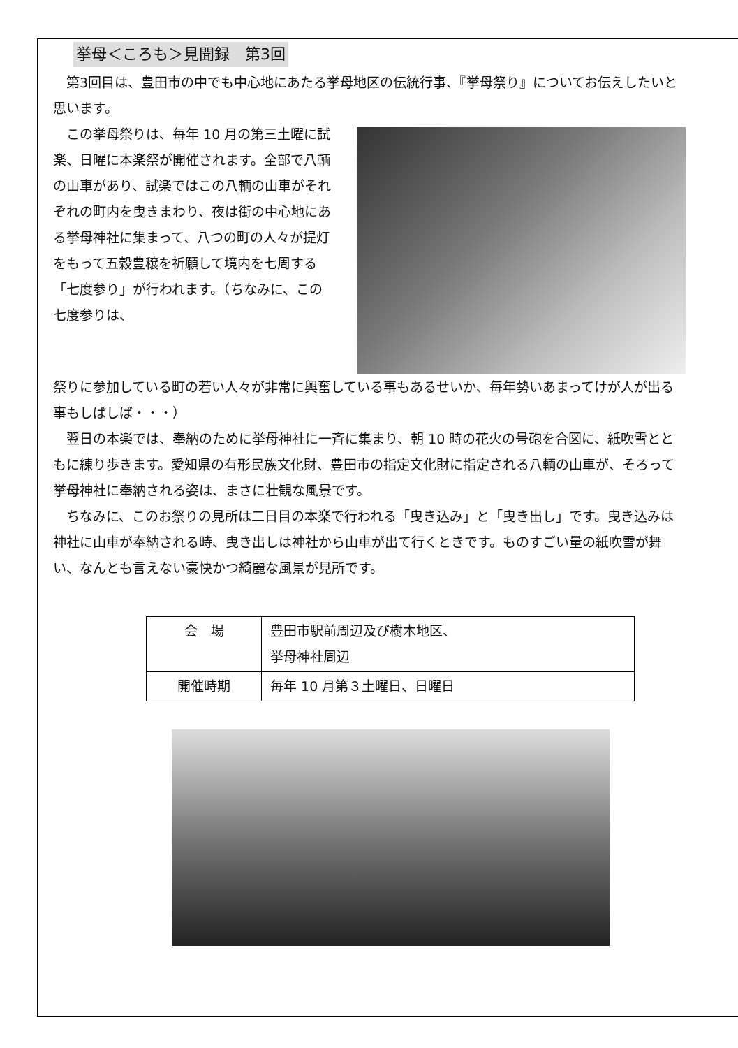挙母＜ころも＞見聞録　第3回
第3回目は、豊田市の中でも中心地にあたる挙母地区の伝統行事、『挙母祭り』についてお伝えしたいと思います。
この挙母祭りは、毎年 10 月の第三土曜に試楽、日曜に本楽祭が開催されます。全部で八輌の山車があり、試楽ではこの八輌の山車がそれぞれの町内を曳きまわり、夜は街の中心地にある挙母神社に集まって、八つの町の人々が提灯をもって五穀豊穣を祈願して境内を七周する「七度参り」が行われます。（ちなみに、この七度参りは、
祭りに参加している町の若い人々が非常に興奮している事もあるせいか、毎年勢いあまってけが人が出る事もしばしば・・・）
翌日の本楽では、奉納のために挙母神社に一斉に集まり、朝 10 時の花火の号砲を合図に、紙吹雪とともに練り歩きます。愛知県の有形民族文化財、豊田市の指定文化財に指定される八輌の山車が、そろって挙母神社に奉納される姿は、まさに壮観な風景です。
ちなみに、このお祭りの見所は二日目の本楽で行われる「曳き込み」と「曳き出し」です。曳き込みは神社に山車が奉納される時、曳き出しは神社から山車が出て行くときです。ものすごい量の紙吹雪が舞い、なんとも言えない豪快かつ綺麗な風景が見所です。
| 会 場 | 豊田市駅前周辺及び樹木地区、 挙母神社周辺 |
| 開催時期 | 毎年 10 月第３土曜日、日曜日 |